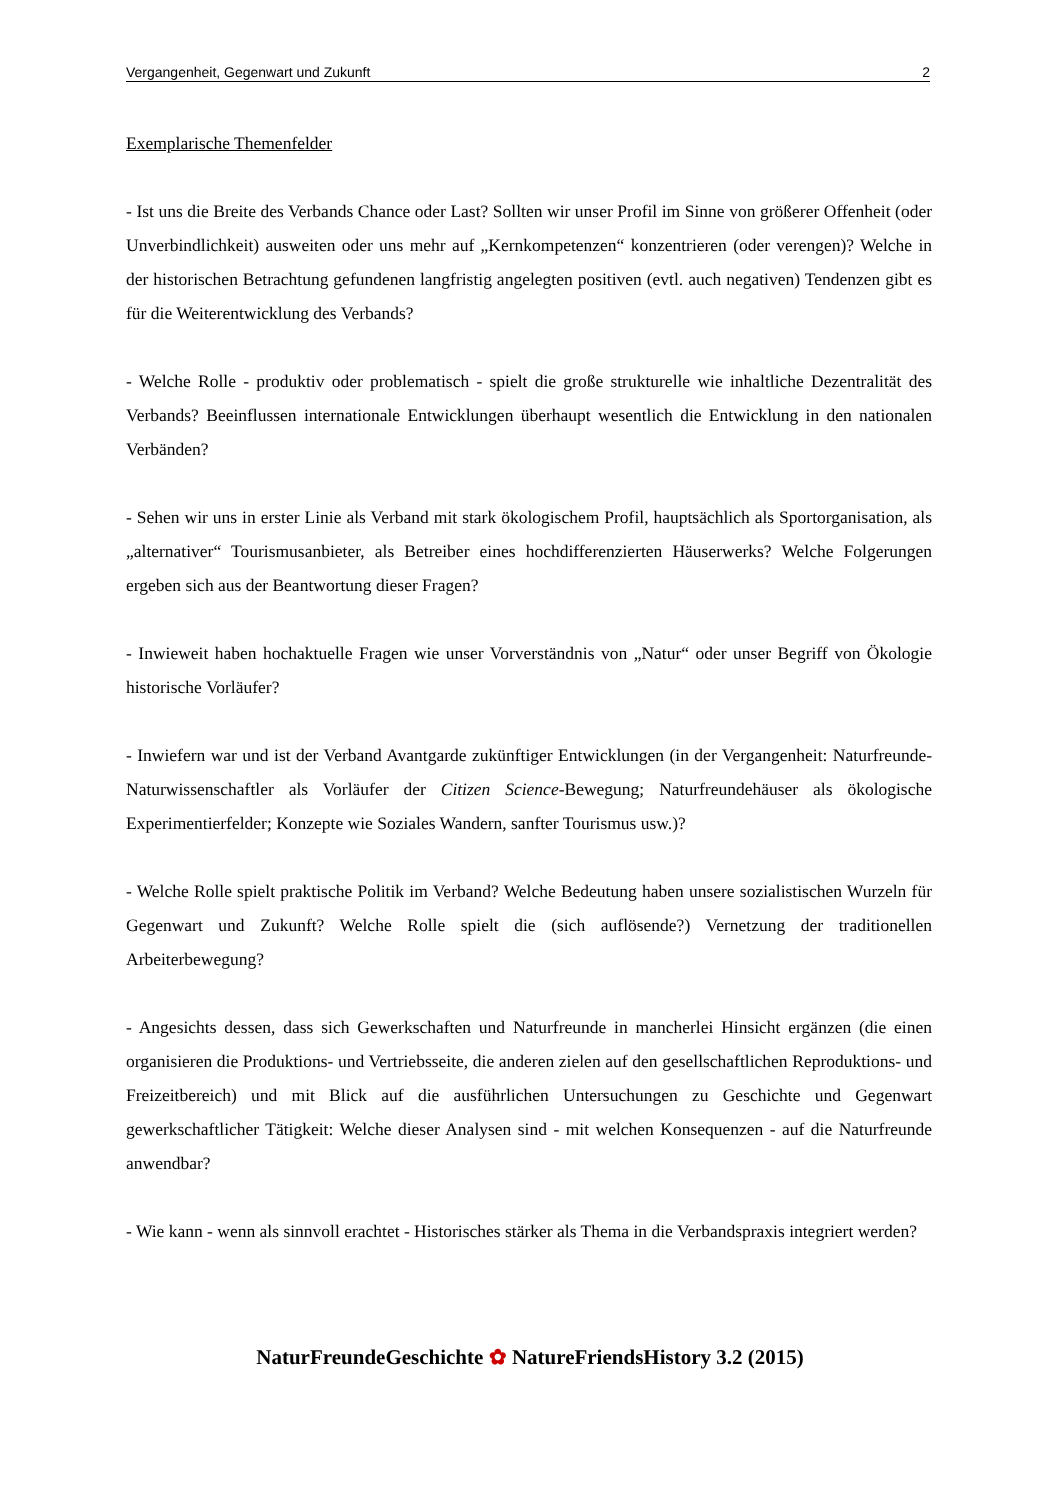Vergangenheit, Gegenwart und Zukunft 2
Exemplarische Themenfelder
- Ist uns die Breite des Verbands Chance oder Last? Sollten wir unser Profil im Sinne von größerer Offenheit (oder Unverbindlichkeit) ausweiten oder uns mehr auf „Kernkompetenzen“ konzentrieren (oder verengen)? Welche in der historischen Betrachtung gefundenen langfristig angelegten positiven (evtl. auch negativen) Tendenzen gibt es für die Weiterentwicklung des Verbands?
- Welche Rolle - produktiv oder problematisch - spielt die große strukturelle wie inhaltliche Dezentralität des Verbands? Beeinflussen internationale Entwicklungen überhaupt wesentlich die Entwicklung in den nationalen Verbänden?
- Sehen wir uns in erster Linie als Verband mit stark ökologischem Profil, hauptsächlich als Sportorganisation, als „alternativer“ Tourismusanbieter, als Betreiber eines hochdifferenzierten Häuserwerks? Welche Folgerungen ergeben sich aus der Beantwortung dieser Fragen?
- Inwieweit haben hochaktuelle Fragen wie unser Vorverständnis von „Natur“ oder unser Begriff von Ökologie historische Vorläufer?
- Inwiefern war und ist der Verband Avantgarde zukünftiger Entwicklungen (in der Vergangenheit: Naturfreunde-Naturwissenschaftler als Vorläufer der Citizen Science-Bewegung; Naturfreundehäuser als ökologische Experimentierfelder; Konzepte wie Soziales Wandern, sanfter Tourismus usw.)?
- Welche Rolle spielt praktische Politik im Verband? Welche Bedeutung haben unsere sozialistischen Wurzeln für Gegenwart und Zukunft? Welche Rolle spielt die (sich auflösende?) Vernetzung der traditionellen Arbeiterbewegung?
- Angesichts dessen, dass sich Gewerkschaften und Naturfreunde in mancherlei Hinsicht ergänzen (die einen organisieren die Produktions- und Vertriebsseite, die anderen zielen auf den gesellschaftlichen Reproduktions- und Freizeitbereich) und mit Blick auf die ausführlichen Untersuchungen zu Geschichte und Gegenwart gewerkschaftlicher Tätigkeit: Welche dieser Analysen sind - mit welchen Konsequenzen - auf die Naturfreunde anwendbar?
- Wie kann - wenn als sinnvoll erachtet - Historisches stärker als Thema in die Verbandspraxis integriert werden?
NaturFreundeGeschichte ✿ NatureFriendsHistory 3.2 (2015)